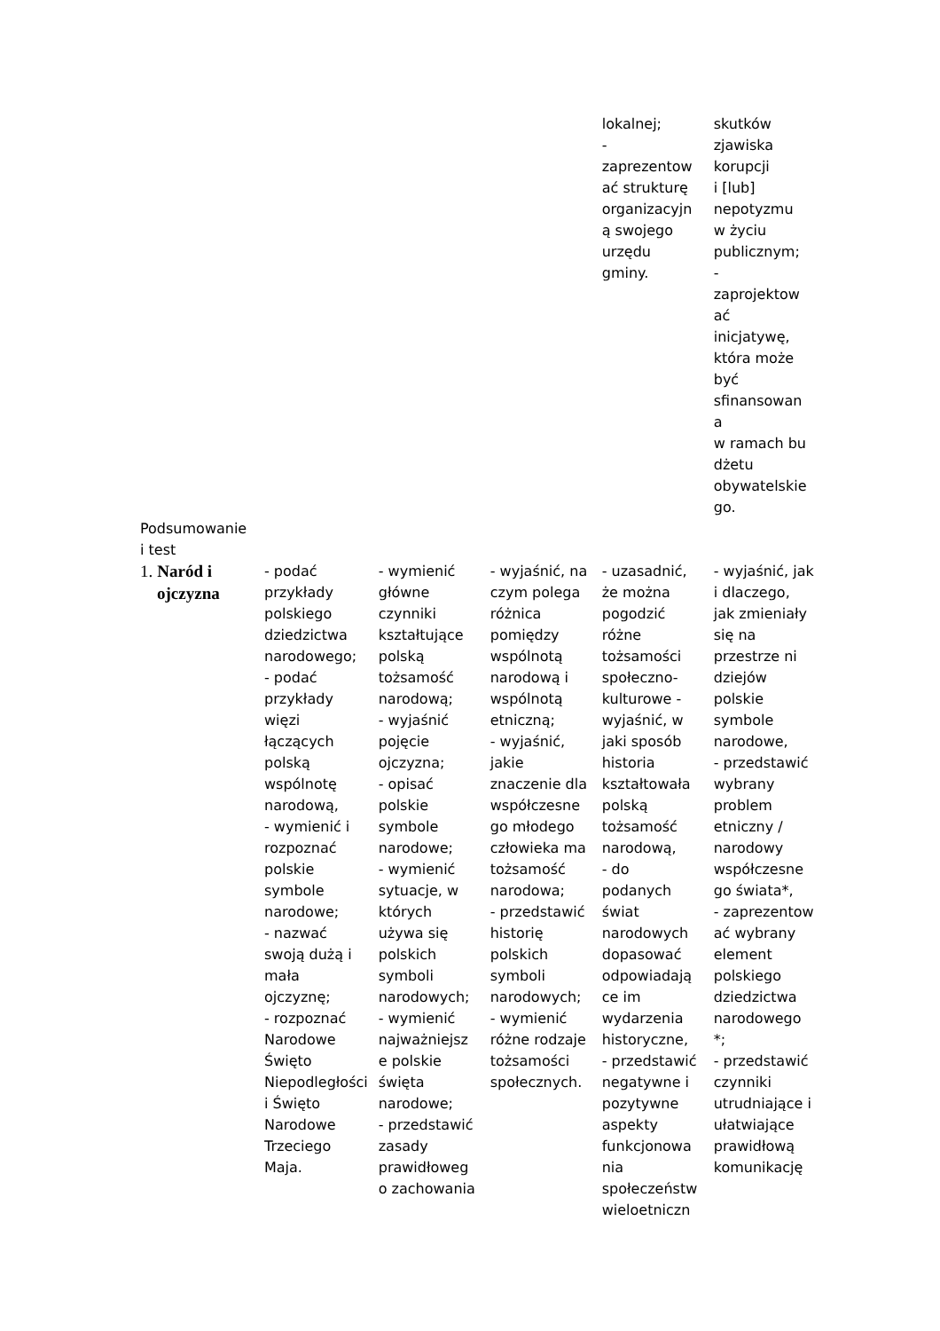| | | | | lokalnej; - zaprezentow ać strukturę organizacyjn ą swojego urzędu gminy. | skutków zjawiska korupcji i [lub] nepotyzmu w życiu publicznym; - zaprojektow ać inicjatywę, która może być sfinansowan a w ramach bu dżetu obywatelskie go. |
| Podsumowanie i test | | | | | |
| 1. Naród i ojczyzna | - podać przykłady polskiego dziedzictwa narodowego; - podać przykłady więzi łączących polską wspólnotę narodową, - wymienić i rozpoznać polskie symbole narodowe; - nazwać swoją dużą i mała ojczyznę; - rozpoznać Narodowe Święto Niepodległości i Święto Narodowe Trzeciego Maja. | - wymienić główne czynniki kształtujące polską tożsamość narodową; - wyjaśnić pojęcie ojczyzna; - opisać polskie symbole narodowe; - wymienić sytuacje, w których używa się polskich symboli narodowych; - wymienić najważniejsz e polskie święta narodowe; - przedstawić zasady prawidłoweg o zachowania | - wyjaśnić, na czym polega różnica pomiędzy wspólnotą narodową i wspólnotą etniczną; - wyjaśnić, jakie znaczenie dla współczesne go młodego człowieka ma tożsamość narodowa; - przedstawić historię polskich symboli narodowych; - wymienić różne rodzaje tożsamości społecznych. | - uzasadnić, że można pogodzić różne tożsamości społeczno-kulturowe - wyjaśnić, w jaki sposób historia kształtowała polską tożsamość narodową, - do podanych świat narodowych dopasować odpowiadają ce im wydarzenia historyczne, - przedstawić negatywne i pozytywne aspekty funkcjonowa nia społeczeństw wieloetniczn | - wyjaśnić, jak i dlaczego, jak zmieniały się na przestrze ni dziejów polskie symbole narodowe, - przedstawić wybrany problem etniczny / narodowy współczesne go świata*, - zaprezentow ać wybrany element polskiego dziedzictwa narodowego *; - przedstawić czynniki utrudniające i ułatwiające prawidłową komunikację |